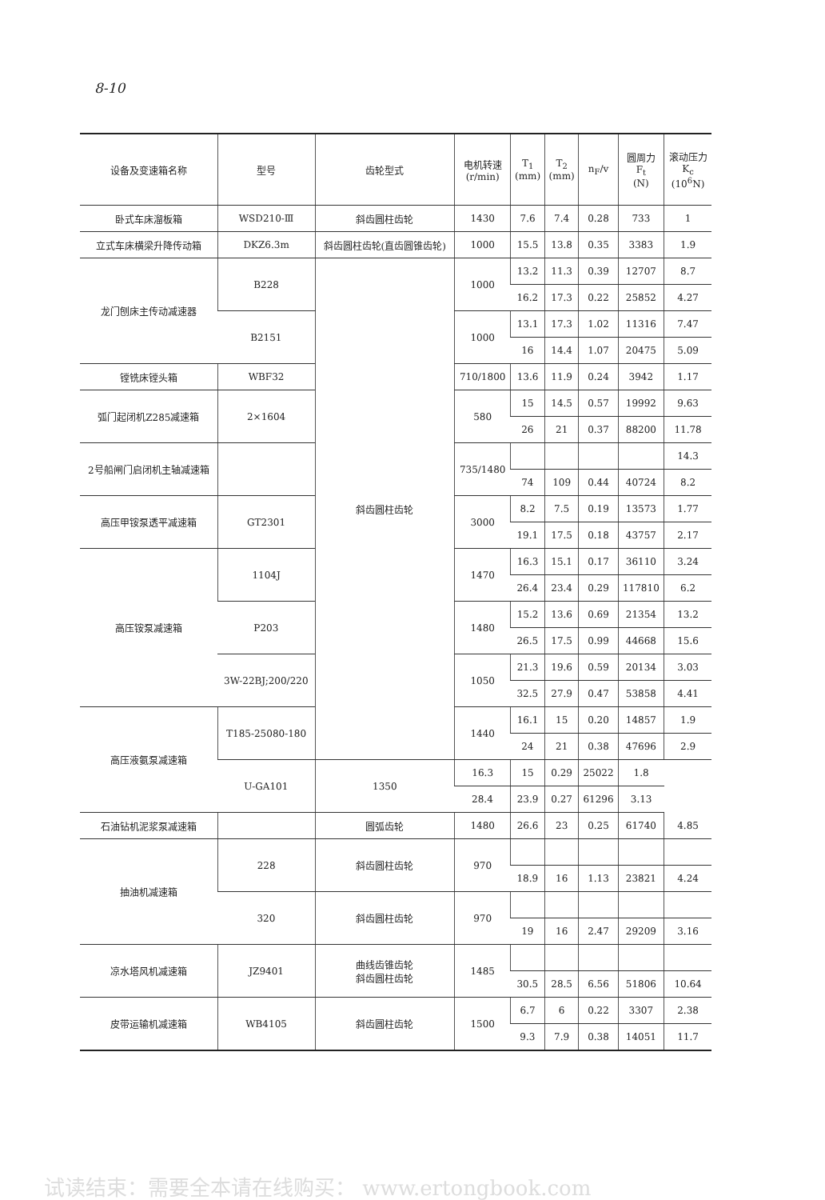8-10
| 设备及变速箱名称 | 型号 | 齿轮型式 | 电机转速 (r/min) | T<sub>1</sub> (mm) | T<sub>2</sub> (mm) | n<sub>F</sub>/v | 圆周力 F<sub>t</sub> (N) | 滚动压力 K<sub>c</sub> (10<sup>6</sup>N) |
| --- | --- | --- | --- | --- | --- | --- | --- | --- |
| 卧式车床溜板箱 | WSD210-Ⅲ | 斜齿圆柱齿轮 | 1430 | 7.6 | 7.4 | 0.28 | 733 | 1 |
| 立式车床横梁升降传动箱 | DKZ6.3m | 斜齿圆柱齿轮(直齿圆锥齿轮) | 1000 | 15.5 | 13.8 | 0.35 | 3383 | 1.9 |
| 龙门刨床主传动减速器 | B228 | 斜齿圆柱齿轮 | 1000 | 13.2 | 11.3 | 0.39 | 12707 | 8.7 |
| | | | | 16.2 | 17.3 | 0.22 | 25852 | 4.27 |
| | B2151 | | 1000 | 13.1 | 17.3 | 1.02 | 11316 | 7.47 |
| | | | | 16 | 14.4 | 1.07 | 20475 | 5.09 |
| 镗铣床镗头箱 | WBF32 | | 710/1800 | 13.6 | 11.9 | 0.24 | 3942 | 1.17 |
| 弧门起闭机Z285减速箱 | 2×1604 | | 580 | 15 | 14.5 | 0.57 | 19992 | 9.63 |
| | | | | 26 | 21 | 0.37 | 88200 | 11.78 |
| 2号船闸门启闭机主轴减速箱 | | | 735/1480 | | | | | 14.3 |
| | | | | 74 | 109 | 0.44 | 40724 | 8.2 |
| 高压甲铵泵透平减速箱 | GT2301 | | 3000 | 8.2 | 7.5 | 0.19 | 13573 | 1.77 |
| | | | | 19.1 | 17.5 | 0.18 | 43757 | 2.17 |
| 高压铵泵减速箱 | 1104J | | 1470 | 16.3 | 15.1 | 0.17 | 36110 | 3.24 |
| | | | | 26.4 | 23.4 | 0.29 | 117810 | 6.2 |
| | P203 | | 1480 | 15.2 | 13.6 | 0.69 | 21354 | 13.2 |
| | | | | 26.5 | 17.5 | 0.99 | 44668 | 15.6 |
| | 3W-22BJ;200/220 | | 1050 | 21.3 | 19.6 | 0.59 | 20134 | 3.03 |
| | | | | 32.5 | 27.9 | 0.47 | 53858 | 4.41 |
| 高压液氨泵减速箱 | T185-25080-180 | | 1440 | 16.1 | 15 | 0.20 | 14857 | 1.9 |
| | | | | 24 | 21 | 0.38 | 47696 | 2.9 |
| | U-GA101 | 1350 | 16.3 | 15 | 0.29 | 25022 | 1.8 | |
| | | | 28.4 | 23.9 | 0.27 | 61296 | 3.13 | |
| 石油钻机泥浆泵减速箱 | | 圆弧齿轮 | 1480 | 26.6 | 23 | 0.25 | 61740 | 4.85 |
| 抽油机减速箱 | 228 | 斜齿圆柱齿轮 | 970 | | | | | |
| | | | | 18.9 | 16 | 1.13 | 23821 | 4.24 |
| | 320 | 斜齿圆柱齿轮 | 970 | | | | | |
| | | | | 19 | 16 | 2.47 | 29209 | 3.16 |
| 凉水塔风机减速箱 | JZ9401 | 曲线齿锥齿轮 斜齿圆柱齿轮 | 1485 | | | | | |
| | | | | 30.5 | 28.5 | 6.56 | 51806 | 10.64 |
| 皮带运输机减速箱 | WB4105 | 斜齿圆柱齿轮 | 1500 | 6.7 | 6 | 0.22 | 3307 | 2.38 |
| | | | | 9.3 | 7.9 | 0.38 | 14051 | 11.7 |
试读结束：需要全本请在线购买： www.ertongbook.com